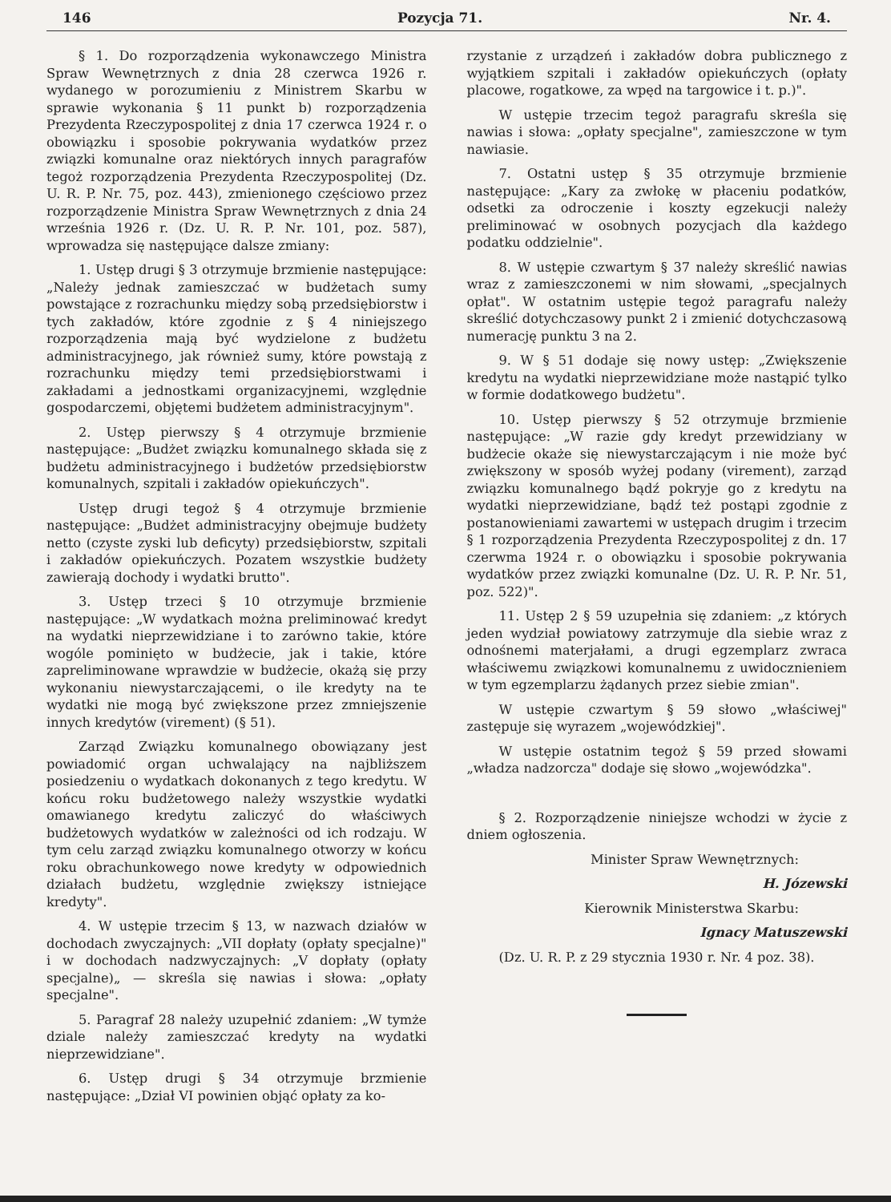146 Pozycja 71. Nr. 4.
§ 1. Do rozporządzenia wykonawczego Ministra Spraw Wewnętrznych z dnia 28 czerwca 1926 r. wydanego w porozumieniu z Ministrem Skarbu w sprawie wykonania § 11 punkt b) rozporządzenia Prezydenta Rzeczypospolitej z dnia 17 czerwca 1924 r. o obowiązku i sposobie pokrywania wydatków przez związki komunalne oraz niektórych innych paragrafów tegoż rozporządzenia Prezydenta Rzeczypospolitej (Dz. U. R. P. Nr. 75, poz. 443), zmienionego częściowo przez rozporządzenie Ministra Spraw Wewnętrznych z dnia 24 września 1926 r. (Dz. U. R. P. Nr. 101, poz. 587), wprowadza się następujące dalsze zmiany:
1. Ustęp drugi § 3 otrzymuje brzmienie następujące: „Należy jednak zamieszczać w budżetach sumy powstające z rozrachunku między sobą przedsiębiorstw i tych zakładów, które zgodnie z § 4 niniejszego rozporządzenia mają być wydzielone z budżetu administracyjnego, jak również sumy, które powstają z rozrachunku między temi przedsiębiorstwami i zakładami a jednostkami organizacyjnemi, względnie gospodarczemi, objętemi budżetem administracyjnym".
2. Ustęp pierwszy § 4 otrzymuje brzmienie następujące: „Budżet związku komunalnego składa się z budżetu administracyjnego i budżetów przedsiębiorstw komunalnych, szpitali i zakładów opiekuńczych".
Ustęp drugi tegoż § 4 otrzymuje brzmienie następujące: „Budżet administracyjny obejmuje budżety netto (czyste zyski lub deficyty) przedsiębiorstw, szpitali i zakładów opiekuńczych. Pozatem wszystkie budżety zawierają dochody i wydatki brutto".
3. Ustęp trzeci § 10 otrzymuje brzmienie następujące: „W wydatkach można preliminować kredyt na wydatki nieprzewidziane i to zarówno takie, które wogóle pominięto w budżecie, jak i takie, które zapreliminowane wprawdzie w budżecie, okażą się przy wykonaniu niewystarczającemi, o ile kredyty na te wydatki nie mogą być zwiększone przez zmniejszenie innych kredytów (virement) (§ 51).
Zarząd Związku komunalnego obowiązany jest powiadomić organ uchwalający na najbliższem posiedzeniu o wydatkach dokonanych z tego kredytu. W końcu roku budżetowego należy wszystkie wydatki omawianego kredytu zaliczyć do właściwych budżetowych wydatków w zależności od ich rodzaju. W tym celu zarząd związku komunalnego otworzy w końcu roku obrachunkowego nowe kredyty w odpowiednich działach budżetu, względnie zwiększy istniejące kredyty".
4. W ustępie trzecim § 13, w nazwach działów w dochodach zwyczajnych: „VII dopłaty (opłaty specjalne)" i w dochodach nadzwyczajnych: „V dopłaty (opłaty specjalne)„ — skreśla się nawias i słowa: „opłaty specjalne".
5. Paragraf 28 należy uzupełnić zdaniem: „W tymże dziale należy zamieszczać kredyty na wydatki nieprzewidziane".
6. Ustęp drugi § 34 otrzymuje brzmienie następujące: „Dział VI powinien objąć opłaty za ko-
rzystanie z urządzeń i zakładów dobra publicznego z wyjątkiem szpitali i zakładów opiekuńczych (opłaty placowe, rogatkowe, za wpęd na targowice i t. p.)".
W ustępie trzecim tegoż paragrafu skreśla się nawias i słowa: „opłaty specjalne", zamieszczone w tym nawiasie.
7. Ostatni ustęp § 35 otrzymuje brzmienie następujące: „Kary za zwłokę w płaceniu podatków, odsetki za odroczenie i koszty egzekucji należy preliminować w osobnych pozycjach dla każdego podatku oddzielnie".
8. W ustępie czwartym § 37 należy skreślić nawias wraz z zamieszczonemi w nim słowami, „specjalnych opłat". W ostatnim ustępie tegoż paragrafu należy skreślić dotychczasowy punkt 2 i zmienić dotychczasową numerację punktu 3 na 2.
9. W § 51 dodaje się nowy ustęp: „Zwiększenie kredytu na wydatki nieprzewidziane może nastąpić tylko w formie dodatkowego budżetu".
10. Ustęp pierwszy § 52 otrzymuje brzmienie następujące: „W razie gdy kredyt przewidziany w budżecie okaże się niewystarczającym i nie może być zwiększony w sposób wyżej podany (virement), zarząd związku komunalnego bądź pokryje go z kredytu na wydatki nieprzewidziane, bądź też postąpi zgodnie z postanowieniami zawartemi w ustępach drugim i trzecim § 1 rozporządzenia Prezydenta Rzeczypospolitej z dn. 17 czerwma 1924 r. o obowiązku i sposobie pokrywania wydatków przez związki komunalne (Dz. U. R. P. Nr. 51, poz. 522)".
11. Ustęp 2 § 59 uzupełnia się zdaniem: „z których jeden wydział powiatowy zatrzymuje dla siebie wraz z odnośnemi materjałami, a drugi egzemplarz zwraca właściwemu związkowi komunalnemu z uwidocznieniem w tym egzemplarzu żądanych przez siebie zmian".
W ustępie czwartym § 59 słowo „właściwej" zastępuje się wyrazem „wojewódzkiej".
W ustępie ostatnim tegoż § 59 przed słowami „władza nadzorcza" dodaje się słowo „wojewódzka".
§ 2. Rozporządzenie niniejsze wchodzi w życie z dniem ogłoszenia.
Minister Spraw Wewnętrznych:
H. Józewski
Kierownik Ministerstwa Skarbu:
Ignacy Matuszewski
(Dz. U. R. P. z 29 stycznia 1930 r. Nr. 4 poz. 38).